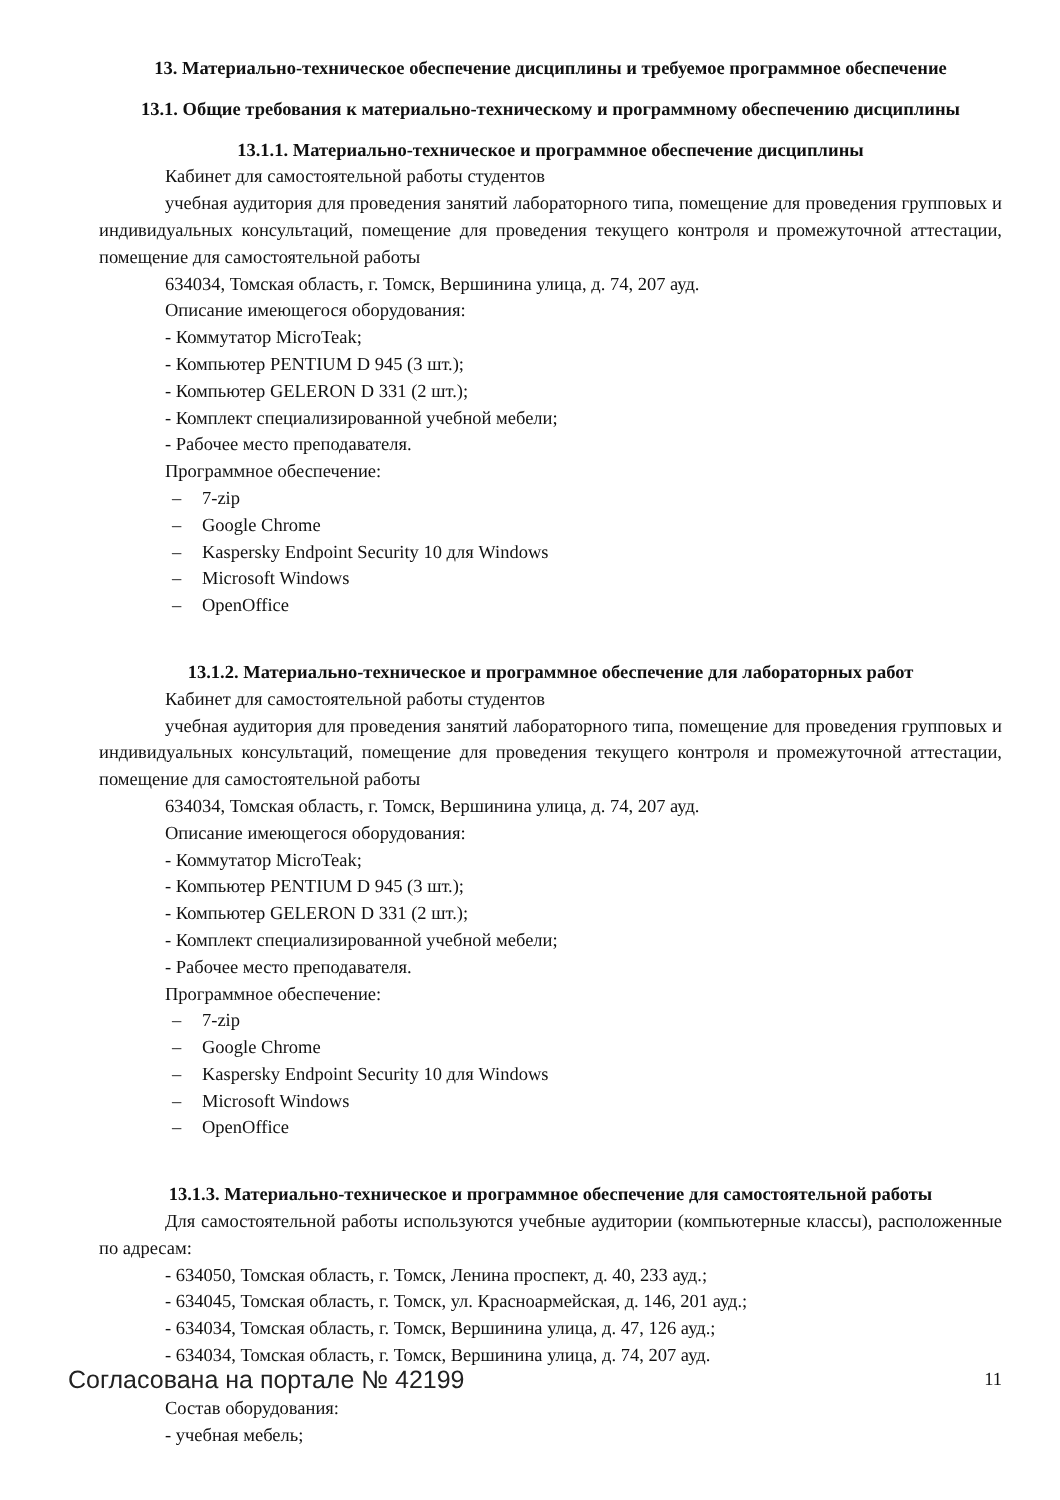13. Материально-техническое обеспечение дисциплины и требуемое программное обеспечение
13.1. Общие требования к материально-техническому и программному обеспечению дисциплины
13.1.1. Материально-техническое и программное обеспечение дисциплины
Кабинет для самостоятельной работы студентов
учебная аудитория для проведения занятий лабораторного типа, помещение для проведения групповых и индивидуальных консультаций, помещение для проведения текущего контроля и промежуточной аттестации, помещение для самостоятельной работы
634034, Томская область, г. Томск, Вершинина улица, д. 74, 207 ауд.
Описание имеющегося оборудования:
- Коммутатор MicroTeak;
- Компьютер PENTIUM D 945 (3 шт.);
- Компьютер GELERON D 331 (2 шт.);
- Комплект специализированной учебной мебели;
- Рабочее место преподавателя.
Программное обеспечение:
– 7-zip
– Google Chrome
– Kaspersky Endpoint Security 10 для Windows
– Microsoft Windows
– OpenOffice
13.1.2. Материально-техническое и программное обеспечение для лабораторных работ
Кабинет для самостоятельной работы студентов
учебная аудитория для проведения занятий лабораторного типа, помещение для проведения групповых и индивидуальных консультаций, помещение для проведения текущего контроля и промежуточной аттестации, помещение для самостоятельной работы
634034, Томская область, г. Томск, Вершинина улица, д. 74, 207 ауд.
Описание имеющегося оборудования:
- Коммутатор MicroTeak;
- Компьютер PENTIUM D 945 (3 шт.);
- Компьютер GELERON D 331 (2 шт.);
- Комплект специализированной учебной мебели;
- Рабочее место преподавателя.
Программное обеспечение:
– 7-zip
– Google Chrome
– Kaspersky Endpoint Security 10 для Windows
– Microsoft Windows
– OpenOffice
13.1.3. Материально-техническое и программное обеспечение для самостоятельной работы
Для самостоятельной работы используются учебные аудитории (компьютерные классы), расположенные по адресам:
- 634050, Томская область, г. Томск, Ленина проспект, д. 40, 233 ауд.;
- 634045, Томская область, г. Томск, ул. Красноармейская, д. 146, 201 ауд.;
- 634034, Томская область, г. Томск, Вершинина улица, д. 47, 126 ауд.;
- 634034, Томская область, г. Томск, Вершинина улица, д. 74, 207 ауд.
Состав оборудования:
- учебная мебель;
Согласована на портале № 42199 11